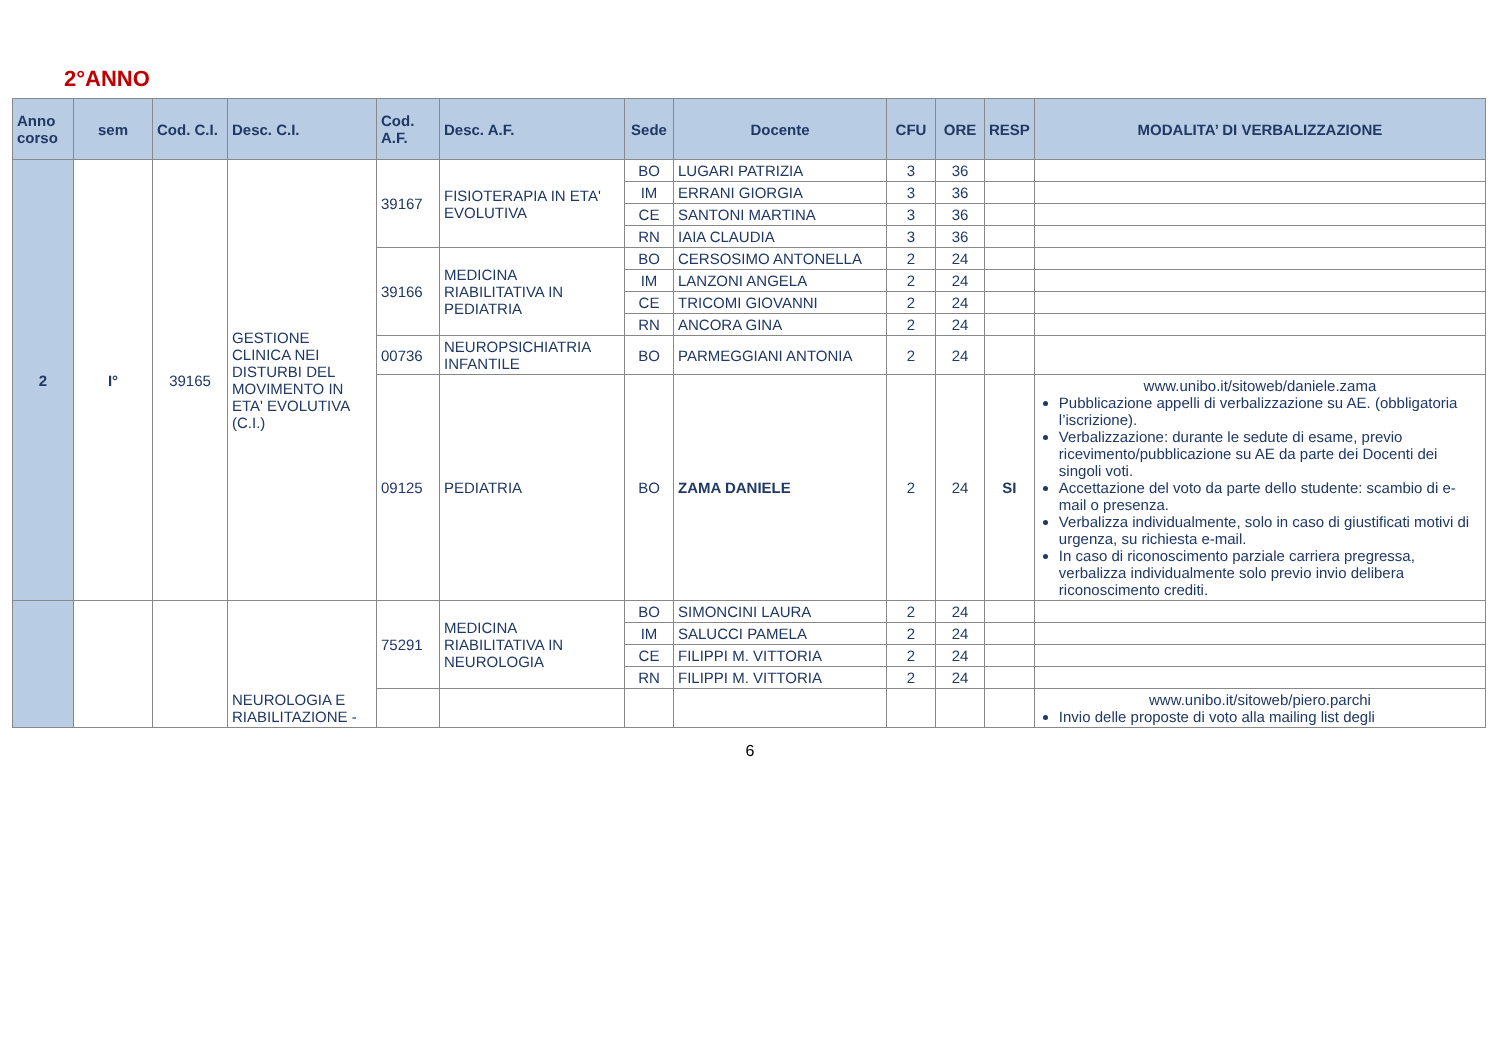2°ANNO
| Anno corso | sem | Cod. C.I. | Desc. C.I. | Cod. A.F. | Desc. A.F. | Sede | Docente | CFU | ORE | RESP | MODALITA’ DI VERBALIZZAZIONE |
| --- | --- | --- | --- | --- | --- | --- | --- | --- | --- | --- | --- |
| 2 | I° | 39165 | GESTIONE CLINICA NEI DISTURBI DEL MOVIMENTO IN ETA' EVOLUTIVA (C.I.) | 39167 | FISIOTERAPIA IN ETA' EVOLUTIVA | BO | LUGARI PATRIZIA | 3 | 36 | | |
| | | | | | | IM | ERRANI GIORGIA | 3 | 36 | | |
| | | | | | | CE | SANTONI MARTINA | 3 | 36 | | |
| | | | | | | RN | IAIA CLAUDIA | 3 | 36 | | |
| | | | | 39166 | MEDICINA RIABILITATIVA IN PEDIATRIA | BO | CERSOSIMO ANTONELLA | 2 | 24 | | |
| | | | | | | IM | LANZONI ANGELA | 2 | 24 | | |
| | | | | | | CE | TRICOMI GIOVANNI | 2 | 24 | | |
| | | | | | | RN | ANCORA GINA | 2 | 24 | | |
| | | | | 00736 | NEUROPSICHIATRIA INFANTILE | BO | PARMEGGIANI ANTONIA | 2 | 24 | | |
| | | | | 09125 | PEDIATRIA | BO | ZAMA DANIELE | 2 | 24 | SI | www.unibo.it/sitoweb/daniele.zama Pubblicazione appelli di verbalizzazione su AE. (obbligatoria l’iscrizione). Verbalizzazione: durante le sedute di esame, previo ricevimento/pubblicazione su AE da parte dei Docenti dei singoli voti. Accettazione del voto da parte dello studente: scambio di e-mail o presenza. Verbalizza individualmente, solo in caso di giustificati motivi di urgenza, su richiesta e-mail. In caso di riconoscimento parziale carriera pregressa, verbalizza individualmente solo previo invio delibera riconoscimento crediti. |
| | | | NEUROLOGIA E RIABILITAZIONE - | 75291 | MEDICINA RIABILITATIVA IN NEUROLOGIA | BO | SIMONCINI LAURA | 2 | 24 | | |
| | | | | | | IM | SALUCCI PAMELA | 2 | 24 | | |
| | | | | | | CE | FILIPPI M. VITTORIA | 2 | 24 | | |
| | | | | | | RN | FILIPPI M. VITTORIA | 2 | 24 | | |
| | | | | | | | | | | | www.unibo.it/sitoweb/piero.parchi Invio delle proposte di voto alla mailing list degli |
6